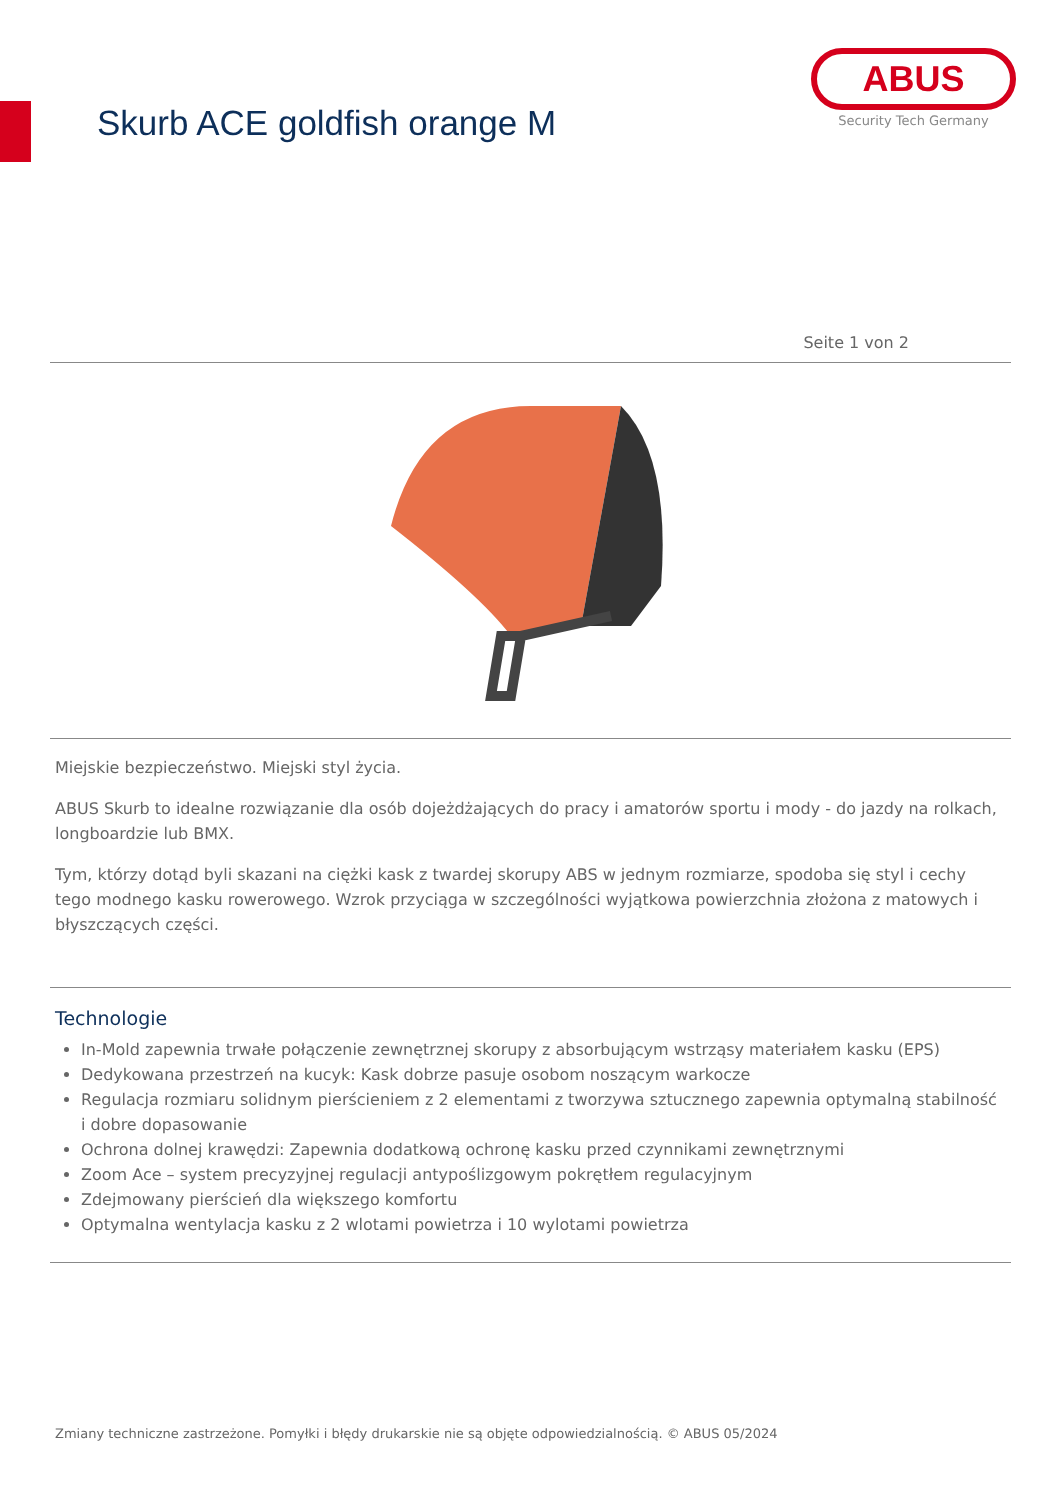Skurb ACE goldfish orange M
ABUS
Security Tech Germany
Seite 1 von 2
Miejskie bezpieczeństwo. Miejski styl życia.
ABUS Skurb to idealne rozwiązanie dla osób dojeżdżających do pracy i amatorów sportu i mody - do jazdy na rolkach, longboardzie lub BMX.
Tym, którzy dotąd byli skazani na ciężki kask z twardej skorupy ABS w jednym rozmiarze, spodoba się styl i cechy tego modnego kasku rowerowego. Wzrok przyciąga w szczególności wyjątkowa powierzchnia złożona z matowych i błyszczących części.
Technologie
In-Mold zapewnia trwałe połączenie zewnętrznej skorupy z absorbującym wstrząsy materiałem kasku (EPS)
Dedykowana przestrzeń na kucyk: Kask dobrze pasuje osobom noszącym warkocze
Regulacja rozmiaru solidnym pierścieniem z 2 elementami z tworzywa sztucznego zapewnia optymalną stabilność i dobre dopasowanie
Ochrona dolnej krawędzi: Zapewnia dodatkową ochronę kasku przed czynnikami zewnętrznymi
Zoom Ace – system precyzyjnej regulacji antypoślizgowym pokrętłem regulacyjnym
Zdejmowany pierścień dla większego komfortu
Optymalna wentylacja kasku z 2 wlotami powietrza i 10 wylotami powietrza
Zmiany techniczne zastrzeżone. Pomyłki i błędy drukarskie nie są objęte odpowiedzialnością. © ABUS 05/2024